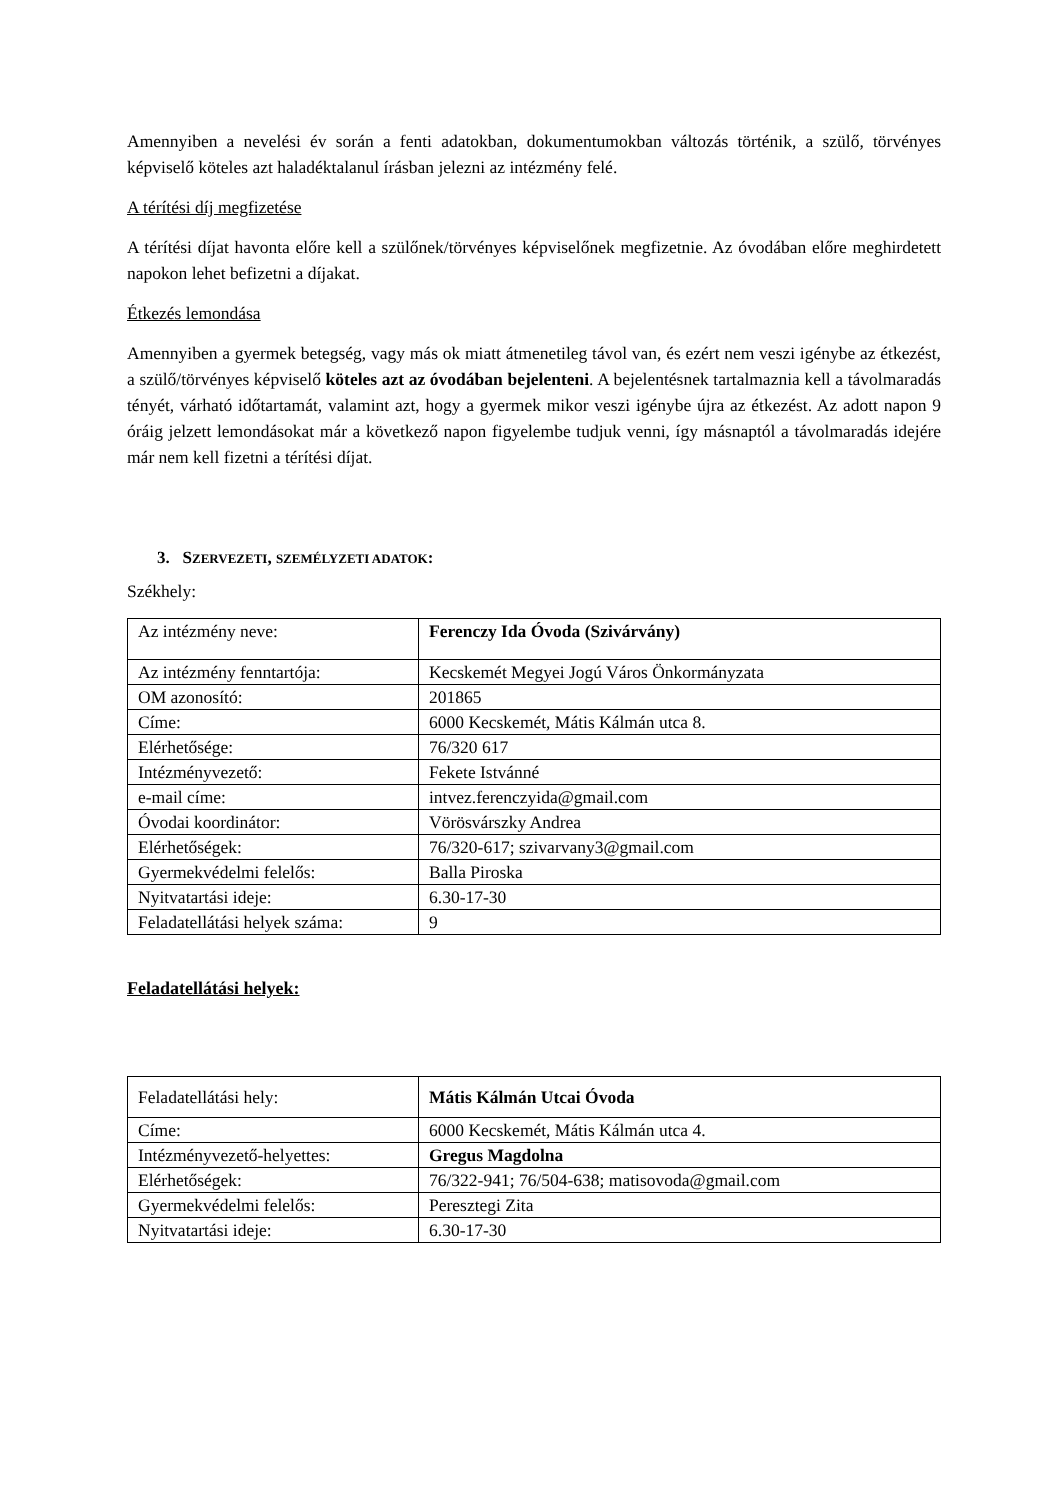Amennyiben a nevelési év során a fenti adatokban, dokumentumokban változás történik, a szülő, törvényes képviselő köteles azt haladéktalanul írásban jelezni az intézmény felé.
A térítési díj megfizetése
A térítési díjat havonta előre kell a szülőnek/törvényes képviselőnek megfizetnie. Az óvodában előre meghirdetett napokon lehet befizetni a díjakat.
Étkezés lemondása
Amennyiben a gyermek betegség, vagy más ok miatt átmenetileg távol van, és ezért nem veszi igénybe az étkezést, a szülő/törvényes képviselő köteles azt az óvodában bejelenteni. A bejelentésnek tartalmaznia kell a távolmaradás tényét, várható időtartamát, valamint azt, hogy a gyermek mikor veszi igénybe újra az étkezést. Az adott napon 9 óráig jelzett lemondásokat már a következő napon figyelembe tudjuk venni, így másnaptól a távolmaradás idejére már nem kell fizetni a térítési díjat.
3. SZERVEZETI, SZEMÉLYZETI ADATOK:
Székhely:
| Az intézmény neve: | Ferenczy Ida Óvoda (Szivárvány) |
| Az intézmény fenntartója: | Kecskemét Megyei Jogú Város Önkormányzata |
| OM azonosító: | 201865 |
| Címe: | 6000 Kecskemét, Mátis Kálmán utca 8. |
| Elérhetősége: | 76/320 617 |
| Intézményvezető: | Fekete Istvánné |
| e-mail címe: | intvez.ferenczyida@gmail.com |
| Óvodai koordinátor: | Vörösvárszky Andrea |
| Elérhetőségek: | 76/320-617; szivarvany3@gmail.com |
| Gyermekvédelmi felelős: | Balla Piroska |
| Nyitvatartási ideje: | 6.30-17-30 |
| Feladatellátási helyek száma: | 9 |
Feladatellátási helyek:
| Feladatellátási hely: | Mátis Kálmán Utcai Óvoda |
| Címe: | 6000 Kecskemét, Mátis Kálmán utca 4. |
| Intézményvezető-helyettes: | Gregus Magdolna |
| Elérhetőségek: | 76/322-941; 76/504-638; matisovoda@gmail.com |
| Gyermekvédelmi felelős: | Peresztegi Zita |
| Nyitvatartási ideje: | 6.30-17-30 |